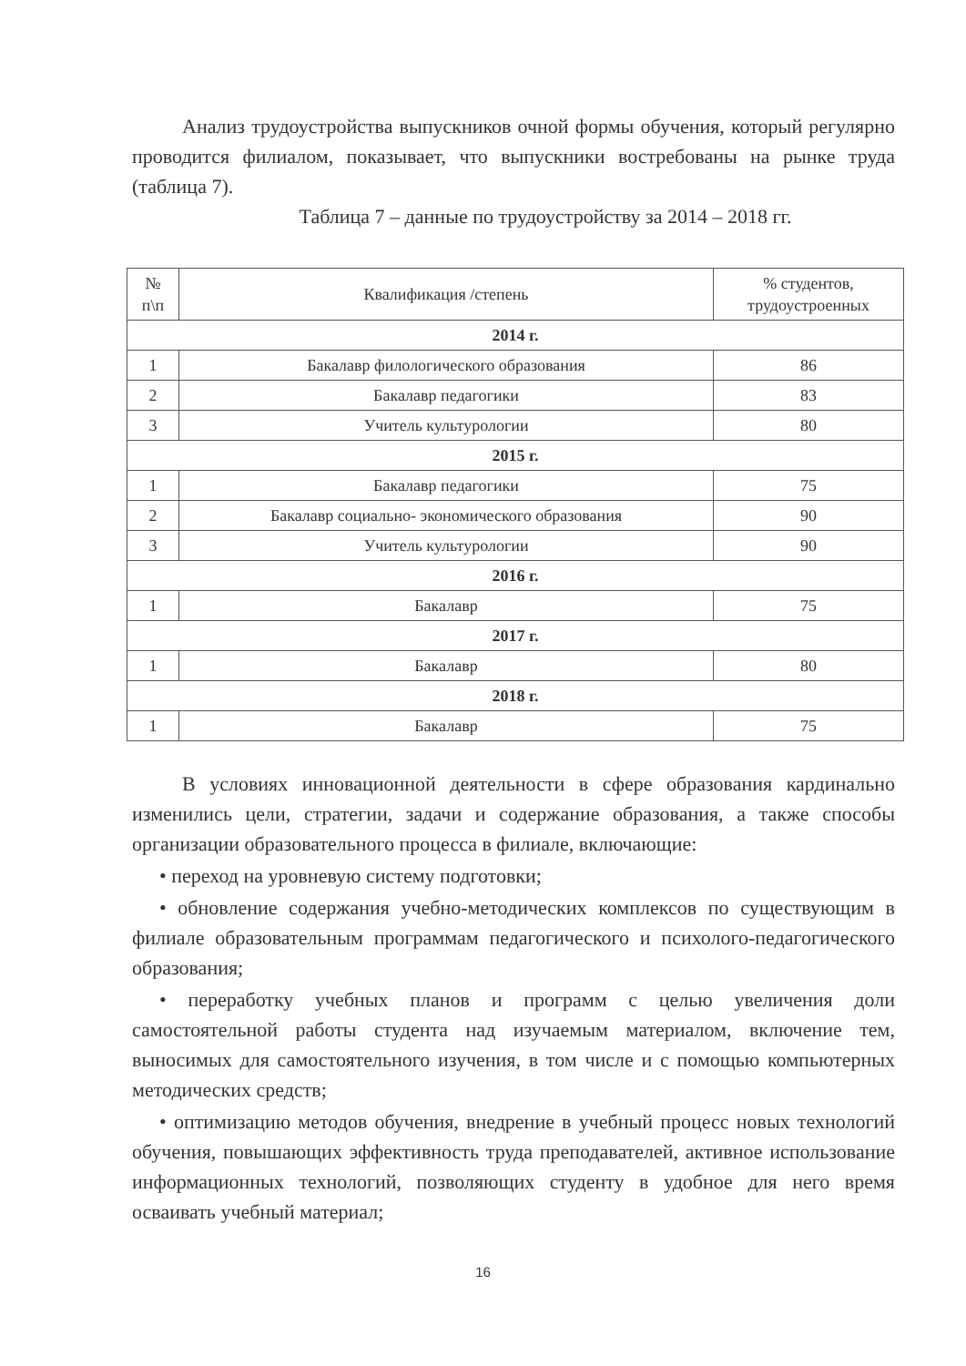Анализ трудоустройства выпускников очной формы обучения, который регулярно проводится филиалом, показывает, что выпускники востребованы на рынке труда (таблица 7).
Таблица 7 – данные по трудоустройству за 2014 – 2018 гг.
| № п\п | Квалификация /степень | % студентов, трудоустроенных |
| --- | --- | --- |
| 2014 г. | | |
| 1 | Бакалавр филологического образования | 86 |
| 2 | Бакалавр педагогики | 83 |
| 3 | Учитель культурологии | 80 |
| 2015 г. | | |
| 1 | Бакалавр педагогики | 75 |
| 2 | Бакалавр социально- экономического образования | 90 |
| 3 | Учитель культурологии | 90 |
| 2016 г. | | |
| 1 | Бакалавр | 75 |
| 2017 г. | | |
| 1 | Бакалавр | 80 |
| 2018 г. | | |
| 1 | Бакалавр | 75 |
В условиях инновационной деятельности в сфере образования кардинально изменились цели, стратегии, задачи и содержание образования, а также способы организации образовательного процесса в филиале, включающие:
• переход на уровневую систему подготовки;
• обновление содержания учебно-методических комплексов по существующим в филиале образовательным программам педагогического и психолого-педагогического образования;
• переработку учебных планов и программ с целью увеличения доли самостоятельной работы студента над изучаемым материалом, включение тем, выносимых для самостоятельного изучения, в том числе и с помощью компьютерных методических средств;
• оптимизацию методов обучения, внедрение в учебный процесс новых технологий обучения, повышающих эффективность труда преподавателей, активное использование информационных технологий, позволяющих студенту в удобное для него время осваивать учебный материал;
16